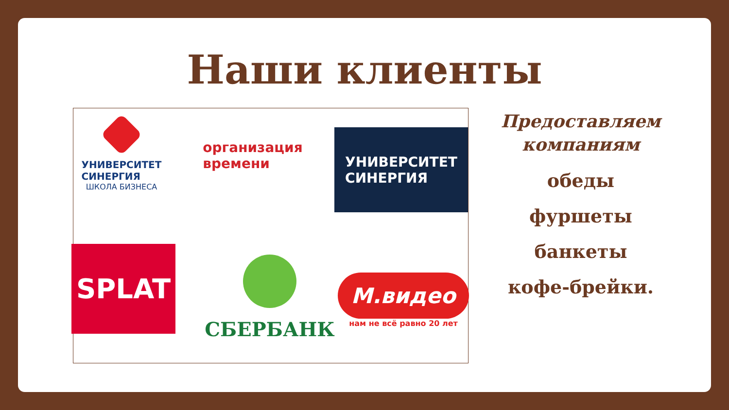Наши клиенты
УНИВЕРСИТЕТ
СИНЕРГИЯ
ШКОЛА БИЗНЕСА
организация
времени
УНИВЕРСИТЕТ
СИНЕРГИЯ
SPLAT СБЕРБАНК
М.видео
нам не всё равно 20 лет
Предоставляем компаниям
обеды
фуршеты
банкеты
кофе-брейки.